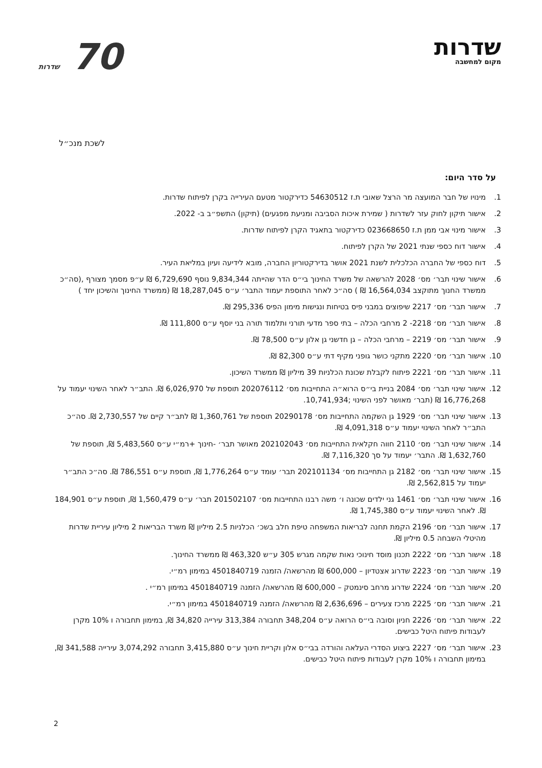שדרות
מקום למחשבה
70 שדרות
לשכת מנכ״ל
על סדר היום:
1. מינויו של חבר המועצה מר הרצל שאובי ת.ז 54630512 כדירקטור מטעם העירייה בקרן לפיתוח שדרות.
2. אישור תיקון לחוק עזר לשדרות ( שמירת איכות הסביבה ומניעת מפגעים) (תיקון) התשפ״ב ב- 2022.
3. אישור מינוי אבי ממן ת.ז 023668650 כדירקטור בתאגיד הקרן לפיתוח שדרות.
4. אישור דוח כספי שנתי 2021 של הקרן לפיתוח.
5. דוח כספי של החברה הכלכלית לשנת 2021 אושר בדירקטוריון החברה, מובא לידיעה ועיון במליאת העיר.
6. אישור שינוי תבר׳ מס׳ 2028 להרשאה של משרד החינוך בי״ס הדר שהייתה 9,834,344 נוסף 6,729,690 ₪ ע״פ מסמך מצורף ,(סה״כ ממשרד החנוך מתוקצב 16,564,034 ₪ ) סה״כ לאחר התוספת יעמוד התבר׳ ע״ס 18,287,045 ₪ (ממשרד החינוך והשיכון יחד )
7. אישור תבר׳ מס׳ 2217 שיפוצים במבני פיס בטיחות ונגישות מימון הפיס 295,336 ₪.
8. אישור תבר׳ מס׳ 2218- 2 מרחבי הכלה – בתי ספר מדעי תורני ותלמוד תורה בני יוסף ע״ס 111,800 ₪.
9. אישור תבר׳ מס׳ 2219 – מרחבי הכלה – גן חדשני גן אלון ע״ס 78,500 ₪.
10. אישור תבר׳ מס׳ 2220 מתקני כושר גופני מקיף דתי ע״ס 82,300 ₪.
11. אישור תבר׳ מס׳ 2221 פיתוח לקבלת שכונת הכלניות 39 מיליון ₪ ממשרד השיכון.
12. אישור שינוי תבר׳ מס׳ 2084 בניית בי״ס הרוא״ה התחייבות מס׳ 202076112 תוספת של 6,026,970 ₪. התב״ר לאחר השינוי יעמוד על 16,776,268 ₪ (תבר׳ מאושר לפני השינוי ;10,741,934.
13. אישור שינוי תבר׳ מס׳ 1929 גן השקמה התחייבות מס׳ 20290178 תוספת של 1,360,761 ₪ לתב״ר קיים של 2,730,557 ₪. סה״כ התב״ר לאחר השינוי יעמוד ע״ס 4,091,318 ₪.
14. אישור שינוי תבר׳ מס׳ 2110 חווה חקלאית התחייבות מס׳ 202102043 מאושר תבר׳ -חינוך +רמ״י ע״ס 5,483,560 ₪, תוספת של 1,632,760 ₪. התבר׳ יעמוד על סך 7,116,320 ₪.
15. אישור שינוי תבר׳ מס׳ 2182 גן התחייבות מס׳ 202101134 תבר׳ עומד ע״ס 1,776,264 ₪, תוספת ע״ס 786,551 ₪. סה״כ התב״ר יעמוד על 2,562,815 ₪.
16. אישור שינוי תבר׳ מס׳ 1461 גני ילדים שכונה ו׳ משה רבנו התחייבות מס׳ 201502107 תבר׳ ע״ס 1,560,479 ₪, תוספת ע״ס 184,901 ₪. לאחר השינוי יעמוד ע״ס 1,745,380 ₪.
17. אישור תבר׳ מס׳ 2196 הקמת תחנה לבריאות המשפחה טיפת חלב בשכ׳ הכלניות 2.5 מיליון ₪ משרד הבריאות 2 מיליון עיריית שדרות מהיטלי השבחה 0.5 מיליון ₪.
18. אישור תבר׳ מס׳ 2222 תכנון מוסד חינוכי נאות שקמה מגרש 305 ע״ש 463,320 ₪ ממשרד החינוך.
19. אישור תבר׳ מס׳ 2223 שדרוג אצטדיון – 600,000 ₪ מהרשאה/ הזמנה 4501840719 במימון רמ״י.
20. אישור תבר׳ מס׳ 2224 שדרוג מרחב סינמטק – 600,000 ₪ מהרשאה/ הזמנה 4501840719 במימון רמ״י .
21. אישור תבר׳ מס׳ 2225 מרכז צעירים – 2,636,696 ₪ מהרשאה/ הזמנה 4501840719 במימון רמ״י.
22. אישור תבר׳ מס׳ 2226 חניון וסובה בי״ס הרואה ע״ס 348,204 תחבורה 313,384 עירייה 34,820 ₪, במימון תחבורה ו 10% מקרן לעבודות פיתוח היטל כבישים.
23. אישור תבר׳ מס׳ 2227 ביצוע הסדרי העלאה והורדה בבי״ס אלון וקריית חינוך ע״ס 3,415,880 תחבורה 3,074,292 עירייה 341,588 ₪, במימון תחבורה ו 10% מקרן לעבודות פיתוח היטל כבישים.
2